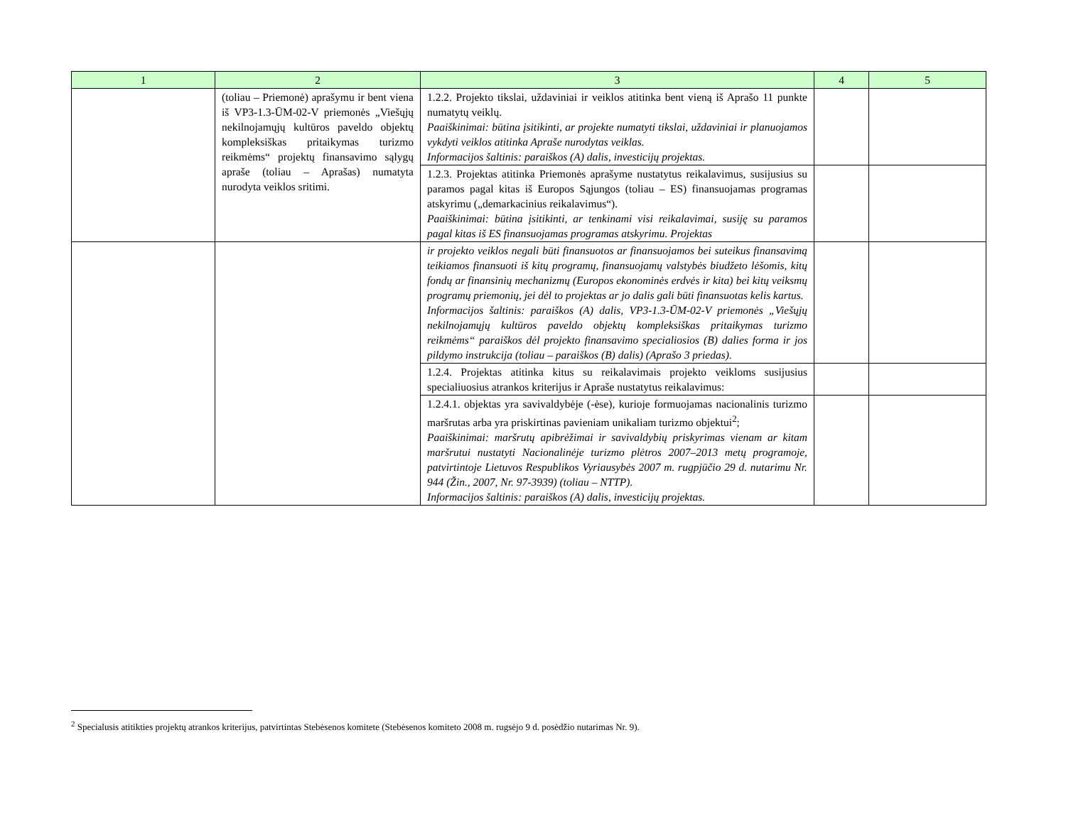| 1 | 2 | 3 | 4 | 5 |
| --- | --- | --- | --- | --- |
| | (toliau – Priemonė) aprašymu ir bent viena iš VP3-1.3-ŪM-02-V priemonės „Viešųjų nekilnojamųjų kultūros paveldo objektų kompleksiškas pritaikymas turizmo reikmėms“ projektų finansavimo sąlygų apraše (toliau – Aprašas) numatyta nurodyta veiklos sritimi. | 1.2.2. Projekto tikslai, uždaviniai ir veiklos atitinka bent vieną iš Aprašo 11 punkte numatytų veiklų. Paaiškinimai: būtina įsitikinti, ar projekte numatyti tikslai, uždaviniai ir planuojamos vykdyti veiklos atitinka Apraše nurodytas veiklas. Informacijos šaltinis: paraiškos (A) dalis, investicijų projektas. | | |
| | | 1.2.3. Projektas atitinka Priemonės aprašyme nustatytus reikalavimus, susijusius su paramos pagal kitas iš Europos Sąjungos (toliau – ES) finansuojamas programas atskyrimu („demarkacinius reikalavimus“). Paaiškinimai: būtina įsitikinti, ar tenkinami visi reikalavimai, susiję su paramos pagal kitas iš ES finansuojamas programas atskyrimu. Projektas | | |
| | | ir projekto veiklos negali būti finansuotos ar finansuojamos bei suteikus finansavimą teikiamos finansuoti iš kitų programų, finansuojamų valstybės biudžeto lėšomis, kitų fondų ar finansinių mechanizmų (Europos ekonominės erdvės ir kita) bei kitų veiksmų programų priemonių, jei dėl to projektas ar jo dalis gali būti finansuotas kelis kartus. Informacijos šaltinis: paraiškos (A) dalis, VP3-1.3-ŪM-02-V priemonės „Viešųjų nekilnojamųjų kultūros paveldo objektų kompleksiškas pritaikymas turizmo reikmėms“ paraiškos dėl projekto finansavimo specialiosios (B) dalies forma ir jos pildymo instrukcija (toliau – paraiškos (B) dalis) (Aprašo 3 priedas). | | |
| | | 1.2.4. Projektas atitinka kitus su reikalavimais projekto veikloms susijusius specialiuosius atrankos kriterijus ir Apraše nustatytus reikalavimus: | | |
| | | 1.2.4.1. objektas yra savivaldybėje (-ėse), kurioje formuojamas nacionalinis turizmo maršrutas arba yra priskirtinas pavieniam unikaliam turizmo objektui<sup>2</sup>; Paaiškinimai: maršrutų apibrėžimai ir savivaldybių priskyrimas vienam ar kitam maršrutui nustatyti Nacionalinėje turizmo plėtros 2007–2013 metų programoje, patvirtintoje Lietuvos Respublikos Vyriausybės 2007 m. rugpjūčio 29 d. nutarimu Nr. 944 (Žin., 2007, Nr. 97-3939) (toliau – NTTP). Informacijos šaltinis: paraiškos (A) dalis, investicijų projektas. | | |
<sup>2</sup> Specialusis atitikties projektų atrankos kriterijus, patvirtintas Stebėsenos komitete (Stebėsenos komiteto 2008 m. rugsėjo 9 d. posėdžio nutarimas Nr. 9).